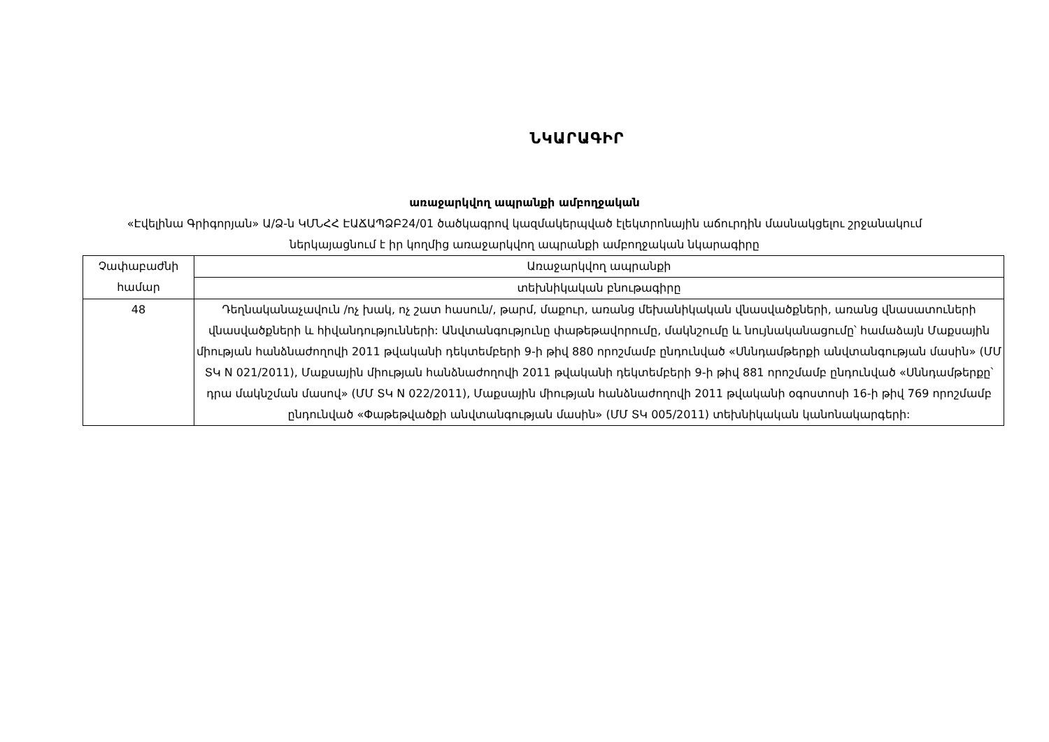ՆԿԱՐԱԳԻՐ
առաջարկվող ապրանքի ամբողջական
«Էվելինա Գրիգորյան» Ա/Ձ-ն ԿՄՆՀՀ ԷԱՃԱՊՁԲ24/01 ծածկագրով կազմակերպված էլեկտրոնային աճուրդին մասնակցելու շրջանակում ներկայացնում է իր կողմից առաջարկվող ապրանքի ամբողջական նկարագիրը
| Չափաբաժնի համար | Առաջարկվող ապրանքի |
| | տեխնիկական բնութագիրը |
| 48 | Դեղնականաչավուն /ոչ խակ, ոչ շատ հասուն/, թարմ, մաքուր, առանց մեխանիկական վնասվածքների, առանց վնասատուների վնասվածքների և հիվանդությունների: Անվտանգությունը փաթեթավորումը, մակնշումը և նույնականացումը՝ համաձայն Մաքսային միության հանձնաժողովի 2011 թվականի դեկտեմբերի 9-ի թիվ 880 որոշմամբ ընդունված «Սննդամթերքի անվտանգության մասին» (ՄՄ ՏԿ N 021/2011), Մաքսային միության հանձնաժողովի 2011 թվականի դեկտեմբերի 9-ի թիվ 881 որոշմամբ ընդունված «Սննդամթերքը՝ դրա մակնշման մասով» (ՄՄ ՏԿ N 022/2011), Մաքսային միության հանձնաժողովի 2011 թվականի օգոստոսի 16-ի թիվ 769 որոշմամբ ընդունված «Փաթեթվածքի անվտանգության մասին» (ՄՄ ՏԿ 005/2011) տեխնիկական կանոնակարգերի: |